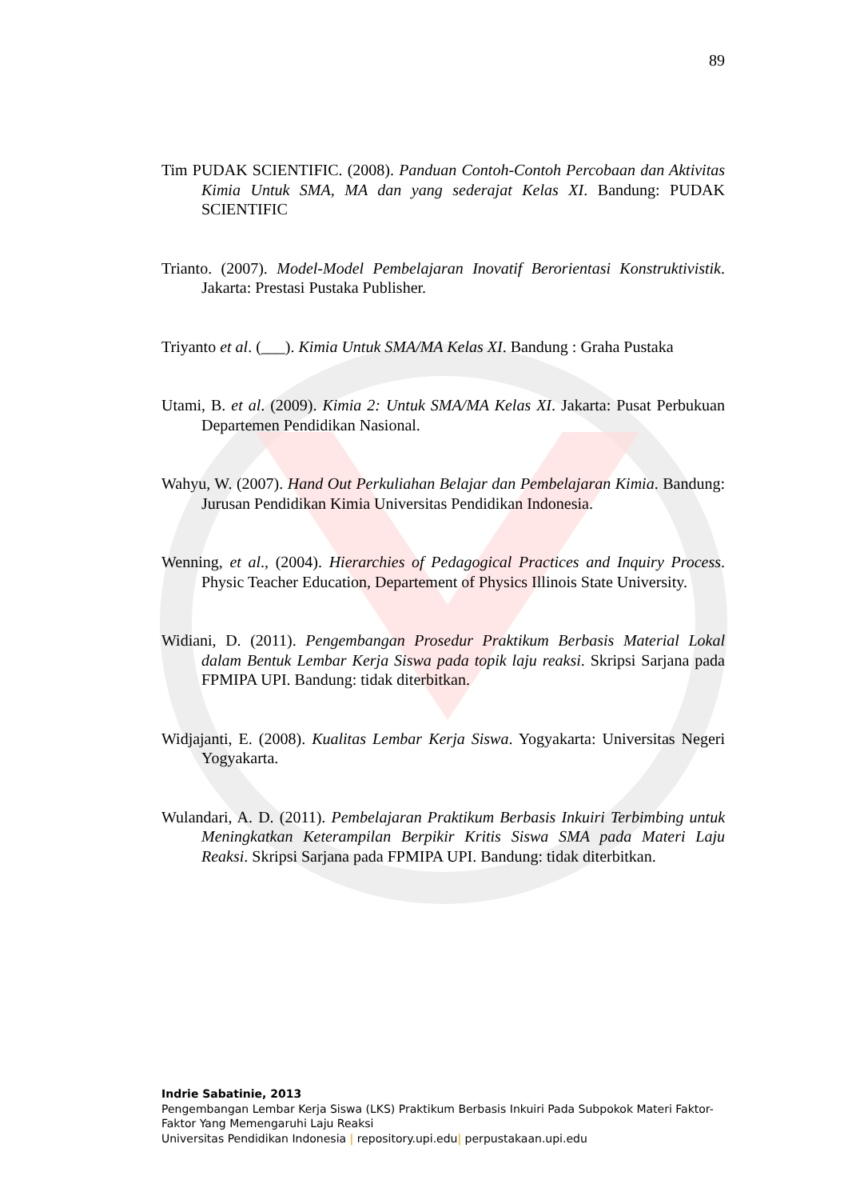89
Tim PUDAK SCIENTIFIC. (2008). Panduan Contoh-Contoh Percobaan dan Aktivitas Kimia Untuk SMA, MA dan yang sederajat Kelas XI. Bandung: PUDAK SCIENTIFIC
Trianto. (2007). Model-Model Pembelajaran Inovatif Berorientasi Konstruktivistik. Jakarta: Prestasi Pustaka Publisher.
Triyanto et al. (___). Kimia Untuk SMA/MA Kelas XI. Bandung : Graha Pustaka
Utami, B. et al. (2009). Kimia 2: Untuk SMA/MA Kelas XI. Jakarta: Pusat Perbukuan Departemen Pendidikan Nasional.
Wahyu, W. (2007). Hand Out Perkuliahan Belajar dan Pembelajaran Kimia. Bandung: Jurusan Pendidikan Kimia Universitas Pendidikan Indonesia.
Wenning, et al., (2004). Hierarchies of Pedagogical Practices and Inquiry Process. Physic Teacher Education, Departement of Physics Illinois State University.
Widiani, D. (2011). Pengembangan Prosedur Praktikum Berbasis Material Lokal dalam Bentuk Lembar Kerja Siswa pada topik laju reaksi. Skripsi Sarjana pada FPMIPA UPI. Bandung: tidak diterbitkan.
Widjajanti, E. (2008). Kualitas Lembar Kerja Siswa. Yogyakarta: Universitas Negeri Yogyakarta.
Wulandari, A. D. (2011). Pembelajaran Praktikum Berbasis Inkuiri Terbimbing untuk Meningkatkan Keterampilan Berpikir Kritis Siswa SMA pada Materi Laju Reaksi. Skripsi Sarjana pada FPMIPA UPI. Bandung: tidak diterbitkan.
Indrie Sabatinie, 2013
Pengembangan Lembar Kerja Siswa (LKS) Praktikum Berbasis Inkuiri Pada Subpokok Materi Faktor-Faktor Yang Memengaruhi Laju Reaksi
Universitas Pendidikan Indonesia | repository.upi.edu| perpustakaan.upi.edu